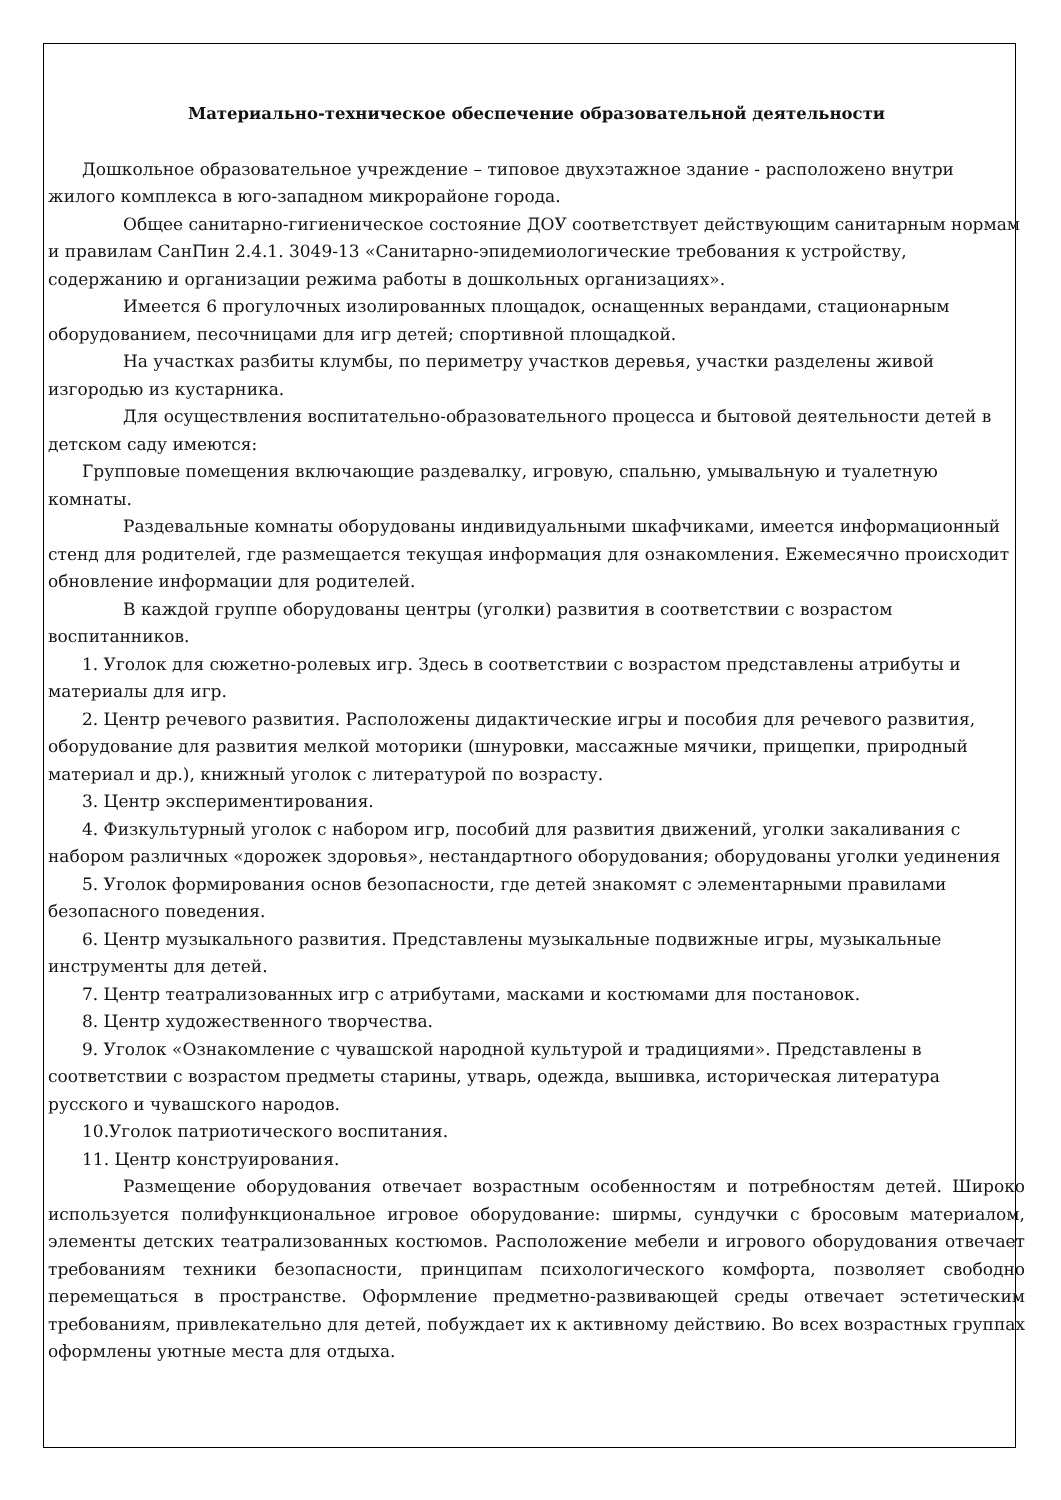Материально-техническое обеспечение образовательной деятельности
Дошкольное образовательное учреждение – типовое двухэтажное здание - расположено внутри жилого комплекса в юго-западном микрорайоне города.
Общее санитарно-гигиеническое состояние ДОУ соответствует действующим санитарным нормам и правилам СанПин 2.4.1. 3049-13 «Санитарно-эпидемиологические требования к устройству, содержанию и организации режима работы в дошкольных организациях».
Имеется 6 прогулочных изолированных площадок, оснащенных верандами, стационарным оборудованием, песочницами для игр детей; спортивной площадкой.
На участках разбиты клумбы, по периметру участков деревья, участки разделены живой изгородью из кустарника.
Для осуществления воспитательно-образовательного процесса и бытовой деятельности детей в детском саду имеются:
Групповые помещения включающие раздевалку, игровую, спальню, умывальную и туалетную комнаты.
Раздевальные комнаты оборудованы индивидуальными шкафчиками, имеется информационный стенд для родителей, где размещается текущая информация для ознакомления. Ежемесячно происходит обновление информации для родителей.
В каждой группе оборудованы центры (уголки) развития в соответствии с возрастом воспитанников.
1. Уголок для сюжетно-ролевых игр. Здесь в соответствии с возрастом представлены атрибуты и материалы для игр.
2. Центр речевого развития. Расположены дидактические игры и пособия для речевого развития, оборудование для развития мелкой моторики (шнуровки, массажные мячики, прищепки, природный материал и др.), книжный уголок с литературой по возрасту.
3. Центр экспериментирования.
4. Физкультурный уголок с набором игр, пособий для развития движений, уголки закаливания с набором различных «дорожек здоровья», нестандартного оборудования; оборудованы уголки уединения
5. Уголок формирования основ безопасности, где детей знакомят с элементарными правилами безопасного поведения.
6. Центр музыкального развития. Представлены музыкальные подвижные игры, музыкальные инструменты для детей.
7. Центр театрализованных игр с атрибутами, масками и костюмами для постановок.
8. Центр художественного творчества.
9. Уголок «Ознакомление с чувашской народной культурой и традициями». Представлены в соответствии с возрастом предметы старины, утварь, одежда, вышивка, историческая литература русского и чувашского народов.
10.Уголок патриотического воспитания.
11. Центр конструирования.
Размещение оборудования отвечает возрастным особенностям и потребностям детей. Широко используется полифункциональное игровое оборудование: ширмы, сундучки с бросовым материалом, элементы детских театрализованных костюмов. Расположение мебели и игрового оборудования отвечает требованиям техники безопасности, принципам психологического комфорта, позволяет свободно перемещаться в пространстве. Оформление предметно-развивающей среды отвечает эстетическим требованиям, привлекательно для детей, побуждает их к активному действию. Во всех возрастных группах оформлены уютные места для отдыха.